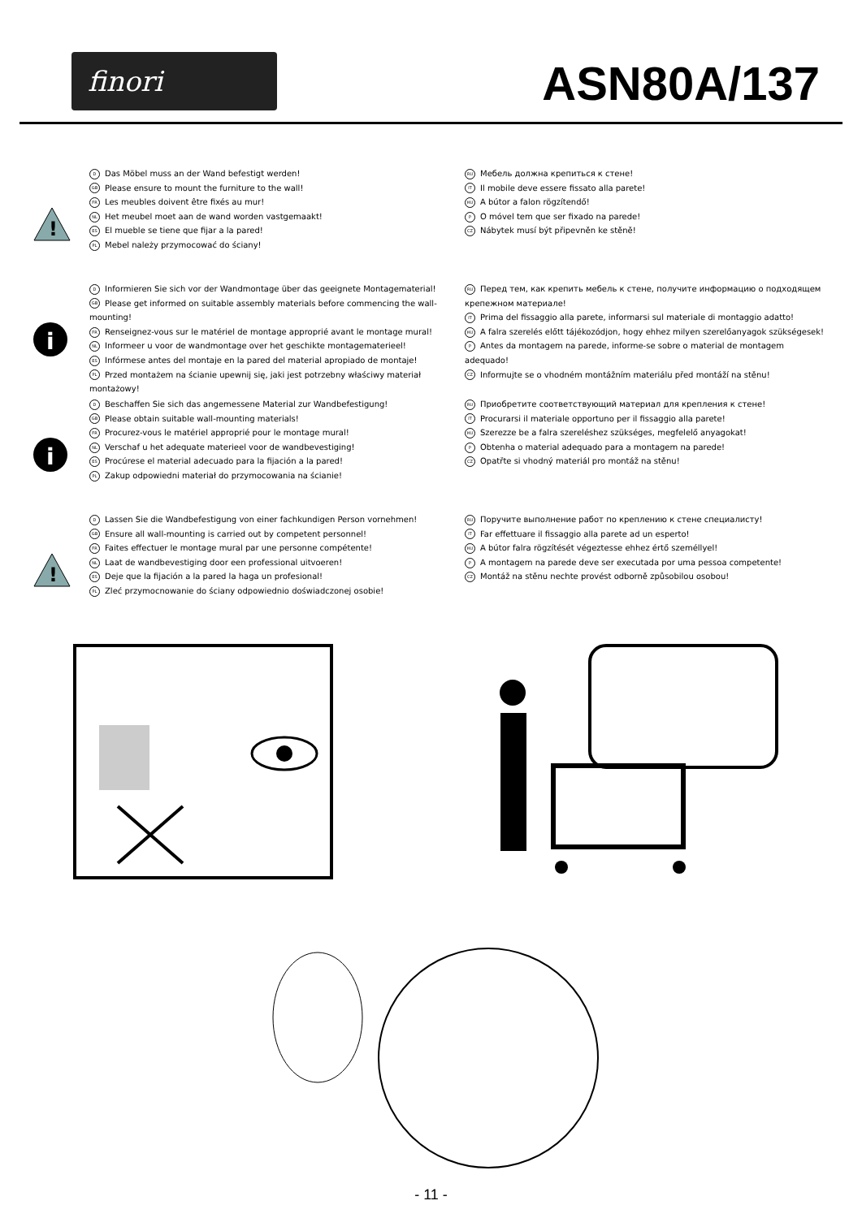finori
ASN80A/137
!
D Das Möbel muss an der Wand befestigt werden!
GB Please ensure to mount the furniture to the wall!
FR Les meubles doivent être fixés au mur!
NL Het meubel moet aan de wand worden vastgemaakt!
ES El mueble se tiene que fijar a la pared!
PL Mebel należy przymocować do ściany!
RU Мебель должна крепиться к стене!
IT Il mobile deve essere fissato alla parete!
HU A bútor a falon rögzítendő!
P O móvel tem que ser fixado na parede!
CZ Nábytek musí být připevněn ke stěně!
i
D Informieren Sie sich vor der Wandmontage über das geeignete Montagematerial!
GB Please get informed on suitable assembly materials before commencing the wall-mounting!
FR Renseignez-vous sur le matériel de montage approprié avant le montage mural!
NL Informeer u voor de wandmontage over het geschikte montagematerieel!
ES Infórmese antes del montaje en la pared del material apropiado de montaje!
PL Przed montażem na ścianie upewnij się, jaki jest potrzebny właściwy materiał montażowy!
RU Перед тем, как крепить мебель к стене, получите информацию о подходящем крепежном материале!
IT Prima del fissaggio alla parete, informarsi sul materiale di montaggio adatto!
HU A falra szerelés előtt tájékozódjon, hogy ehhez milyen szerelőanyagok szükségesek!
P Antes da montagem na parede, informe-se sobre o material de montagem adequado!
CZ Informujte se o vhodném montážním materiálu před montáží na stěnu!
i
D Beschaffen Sie sich das angemessene Material zur Wandbefestigung!
GB Please obtain suitable wall-mounting materials!
FR Procurez-vous le matériel approprié pour le montage mural!
NL Verschaf u het adequate materieel voor de wandbevestiging!
ES Procúrese el material adecuado para la fijación a la pared!
PL Zakup odpowiedni materiał do przymocowania na ścianie!
RU Приобретите соответствующий материал для крепления к стене!
IT Procurarsi il materiale opportuno per il fissaggio alla parete!
HU Szerezze be a falra szereléshez szükséges, megfelelő anyagokat!
P Obtenha o material adequado para a montagem na parede!
CZ Opatřte si vhodný materiál pro montáž na stěnu!
!
D Lassen Sie die Wandbefestigung von einer fachkundigen Person vornehmen!
GB Ensure all wall-mounting is carried out by competent personnel!
FR Faites effectuer le montage mural par une personne compétente!
NL Laat de wandbevestiging door een professional uitvoeren!
ES Deje que la fijación a la pared la haga un profesional!
PL Zleć przymocnowanie do ściany odpowiednio doświadczonej osobie!
RU Поручите выполнение работ по креплению к стене специалисту!
IT Far effettuare il fissaggio alla parete ad un esperto!
HU A bútor falra rögzítését végeztesse ehhez értő személlyel!
P A montagem na parede deve ser executada por uma pessoa competente!
CZ Montáž na stěnu nechte provést odborně způsobilou osobou!
- 11 -